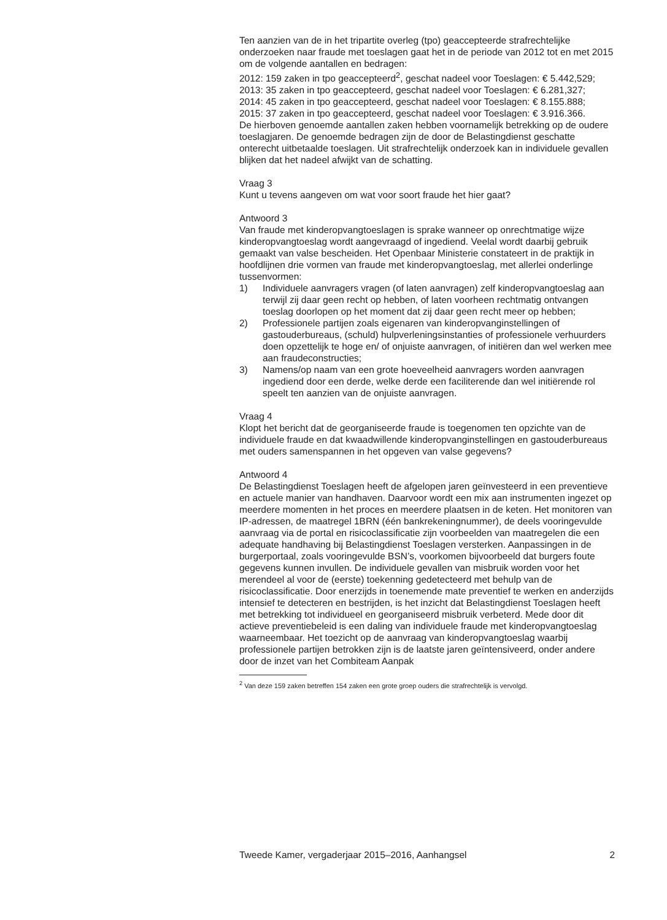Ten aanzien van de in het tripartite overleg (tpo) geaccepteerde strafrechtelijke onderzoeken naar fraude met toeslagen gaat het in de periode van 2012 tot en met 2015 om de volgende aantallen en bedragen:
2012: 159 zaken in tpo geaccepteerd<sup>2</sup>, geschat nadeel voor Toeslagen: € 5.442,529;
2013: 35 zaken in tpo geaccepteerd, geschat nadeel voor Toeslagen: € 6.281,327;
2014: 45 zaken in tpo geaccepteerd, geschat nadeel voor Toeslagen: € 8.155.888;
2015: 37 zaken in tpo geaccepteerd, geschat nadeel voor Toeslagen: € 3.916.366.
De hierboven genoemde aantallen zaken hebben voornamelijk betrekking op de oudere toeslagjaren. De genoemde bedragen zijn de door de Belastingdienst geschatte onterecht uitbetaalde toeslagen. Uit strafrechtelijk onderzoek kan in individuele gevallen blijken dat het nadeel afwijkt van de schatting.
Vraag 3
Kunt u tevens aangeven om wat voor soort fraude het hier gaat?
Antwoord 3
Van fraude met kinderopvangtoeslagen is sprake wanneer op onrechtmatige wijze kinderopvangtoeslag wordt aangevraagd of ingediend. Veelal wordt daarbij gebruik gemaakt van valse bescheiden. Het Openbaar Ministerie constateert in de praktijk in hoofdlijnen drie vormen van fraude met kinderopvangtoeslag, met allerlei onderlinge tussenvormen:
1) Individuele aanvragers vragen (of laten aanvragen) zelf kinderopvangtoeslag aan terwijl zij daar geen recht op hebben, of laten voorheen rechtmatig ontvangen toeslag doorlopen op het moment dat zij daar geen recht meer op hebben;
2) Professionele partijen zoals eigenaren van kinderopvanginstellingen of gastouderbureaus, (schuld) hulpverleningsinstanties of professionele verhuurders doen opzettelijk te hoge en/ of onjuiste aanvragen, of initiëren dan wel werken mee aan fraudeconstructies;
3) Namens/op naam van een grote hoeveelheid aanvragers worden aanvragen ingediend door een derde, welke derde een faciliterende dan wel initiërende rol speelt ten aanzien van de onjuiste aanvragen.
Vraag 4
Klopt het bericht dat de georganiseerde fraude is toegenomen ten opzichte van de individuele fraude en dat kwaadwillende kinderopvanginstellingen en gastouderbureaus met ouders samenspannen in het opgeven van valse gegevens?
Antwoord 4
De Belastingdienst Toeslagen heeft de afgelopen jaren geïnvesteerd in een preventieve en actuele manier van handhaven. Daarvoor wordt een mix aan instrumenten ingezet op meerdere momenten in het proces en meerdere plaatsen in de keten. Het monitoren van IP-adressen, de maatregel 1BRN (één bankrekeningnummer), de deels vooringevulde aanvraag via de portal en risicoclassificatie zijn voorbeelden van maatregelen die een adequate handhaving bij Belastingdienst Toeslagen versterken. Aanpassingen in de burgerportaal, zoals vooringevulde BSN’s, voorkomen bijvoorbeeld dat burgers foute gegevens kunnen invullen. De individuele gevallen van misbruik worden voor het merendeel al voor de (eerste) toekenning gedetecteerd met behulp van de risicoclassificatie. Door enerzijds in toenemende mate preventief te werken en anderzijds intensief te detecteren en bestrijden, is het inzicht dat Belastingdienst Toeslagen heeft met betrekking tot individueel en georganiseerd misbruik verbeterd. Mede door dit actieve preventiebeleid is een daling van individuele fraude met kinderopvangtoeslag waarneembaar. Het toezicht op de aanvraag van kinderopvangtoeslag waarbij professionele partijen betrokken zijn is de laatste jaren geïntensiveerd, onder andere door de inzet van het Combiteam Aanpak
<sup>2</sup> Van deze 159 zaken betreffen 154 zaken een grote groep ouders die strafrechtelijk is vervolgd.
Tweede Kamer, vergaderjaar 2015–2016, Aanhangsel 2